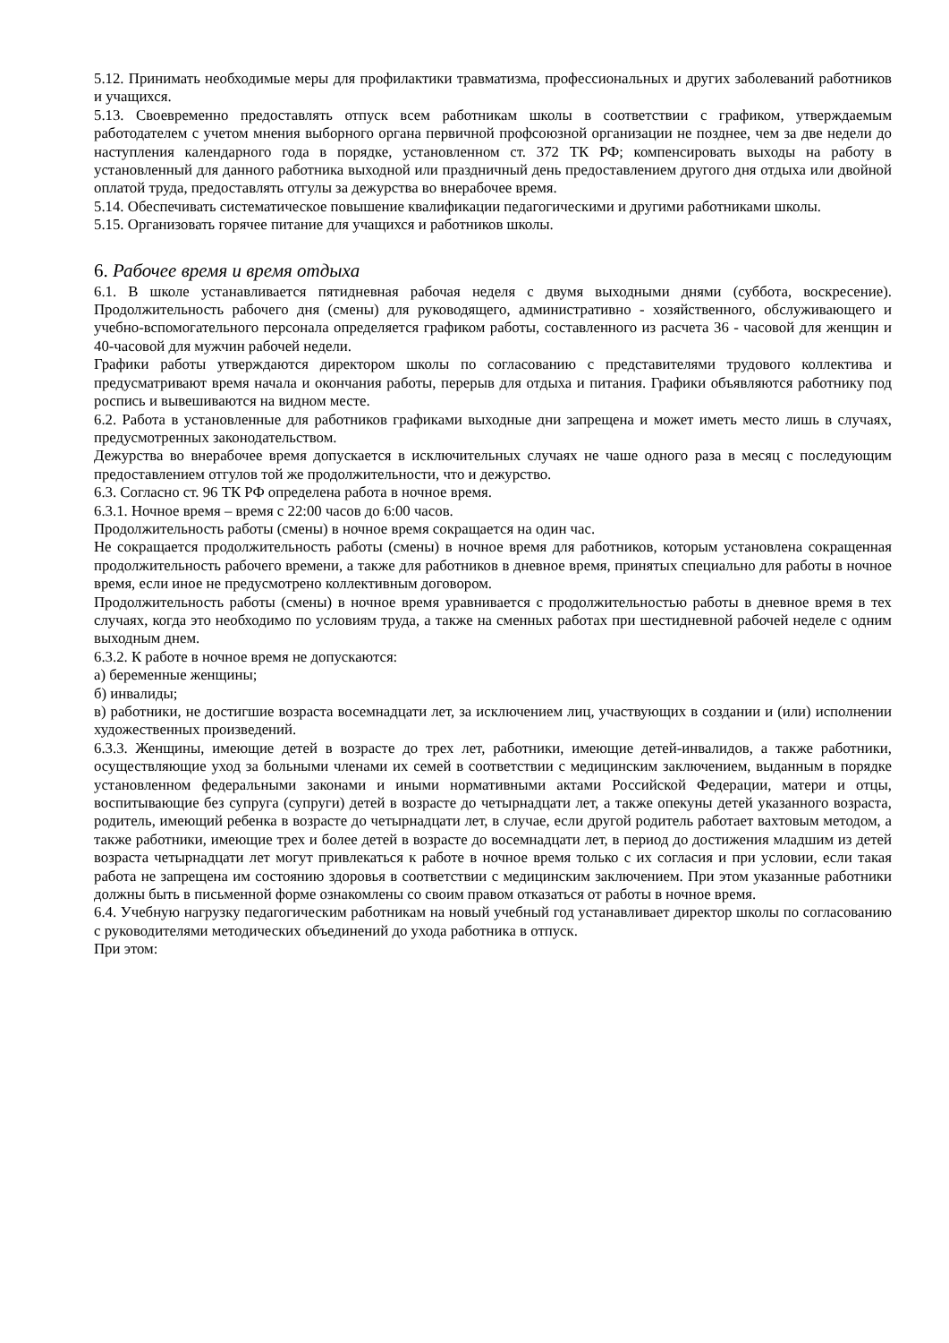5.12. Принимать необходимые меры для профилактики травматизма, профессиональных и других заболеваний работников и учащихся.
5.13. Своевременно предоставлять отпуск всем работникам школы в соответствии с графиком, утверждаемым работодателем с учетом мнения выборного органа первичной профсоюзной организации не позднее, чем за две недели до наступления календарного года в порядке, установленном ст. 372 ТК РФ; компенсировать выходы на работу в установленный для данного работника выходной или праздничный день предоставлением другого дня отдыха или двойной оплатой труда, предоставлять отгулы за дежурства во внерабочее время.
5.14. Обеспечивать систематическое повышение квалификации педагогическими и другими работниками школы.
5.15. Организовать горячее питание для учащихся и работников школы.
6. Рабочее время и время отдыха
6.1. В школе устанавливается пятидневная рабочая неделя с двумя выходными днями (суббота, воскресение). Продолжительность рабочего дня (смены) для руководящего, административно - хозяйственного, обслуживающего и учебно-вспомогательного персонала определяется графиком работы, составленного из расчета 36 - часовой для женщин и 40-часовой для мужчин рабочей недели.
Графики работы утверждаются директором школы по согласованию с представителями трудового коллектива и предусматривают время начала и окончания работы, перерыв для отдыха и питания. Графики объявляются работнику под роспись и вывешиваются на видном месте.
6.2. Работа в установленные для работников графиками выходные дни запрещена и может иметь место лишь в случаях, предусмотренных законодательством.
Дежурства во внерабочее время допускается в исключительных случаях не чаше одного раза в месяц с последующим предоставлением отгулов той же продолжительности, что и дежурство.
6.3. Согласно ст. 96 ТК РФ определена работа в ночное время.
6.3.1. Ночное время – время с 22:00 часов до 6:00 часов.
Продолжительность работы (смены) в ночное время сокращается на один час.
Не сокращается продолжительность работы (смены) в ночное время для работников, которым установлена сокращенная продолжительность рабочего времени, а также для работников в дневное время, принятых специально для работы в ночное время, если иное не предусмотрено коллективным договором.
Продолжительность работы (смены) в ночное время уравнивается с продолжительностью работы в дневное время в тех случаях, когда это необходимо по условиям труда, а также на сменных работах при шестидневной рабочей неделе с одним выходным днем.
6.3.2. К работе в ночное время не допускаются:
а) беременные женщины;
б) инвалиды;
в) работники, не достигшие возраста восемнадцати лет, за исключением лиц, участвующих в создании и (или) исполнении художественных произведений.
6.3.3. Женщины, имеющие детей в возрасте до трех лет, работники, имеющие детей-инвалидов, а также работники, осуществляющие уход за больными членами их семей в соответствии с медицинским заключением, выданным в порядке установленном федеральными законами и иными нормативными актами Российской Федерации, матери и отцы, воспитывающие без супруга (супруги) детей в возрасте до четырнадцати лет, а также опекуны детей указанного возраста, родитель, имеющий ребенка в возрасте до четырнадцати лет, в случае, если другой родитель работает вахтовым методом, а также работники, имеющие трех и более детей в возрасте до восемнадцати лет, в период до достижения младшим из детей возраста четырнадцати лет могут привлекаться к работе в ночное время только с их согласия и при условии, если такая работа не запрещена им состоянию здоровья в соответствии с медицинским заключением. При этом указанные работники должны быть в письменной форме ознакомлены со своим правом отказаться от работы в ночное время.
6.4. Учебную нагрузку педагогическим работникам на новый учебный год устанавливает директор школы по согласованию с руководителями методических объединений до ухода работника в отпуск.
При этом: